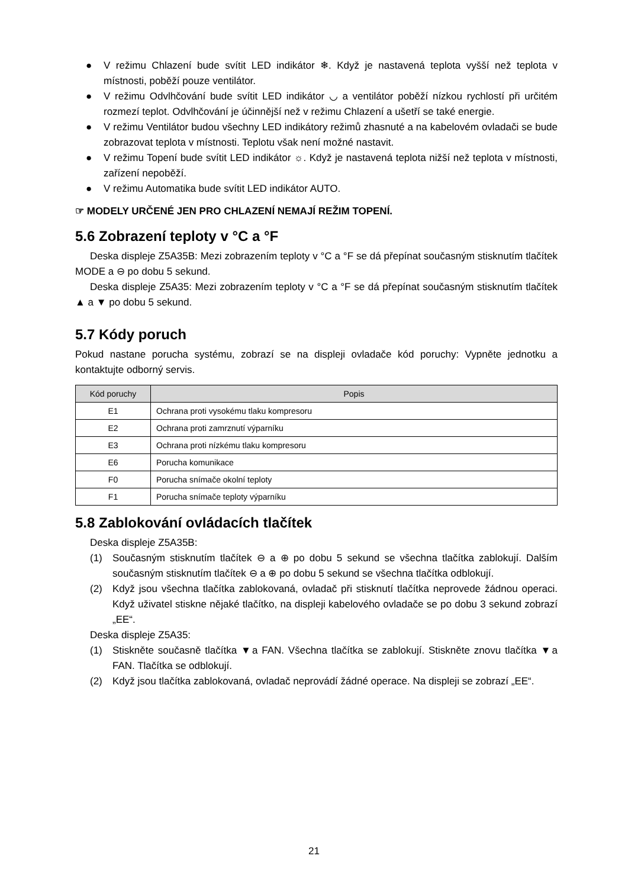● V režimu Chlazení bude svítit LED indikátor ❄. Když je nastavená teplota vyšší než teplota v místnosti, poběží pouze ventilátor.
● V režimu Odvlhčování bude svítit LED indikátor ◡ a ventilátor poběží nízkou rychlostí při určitém rozmezí teplot. Odvlhčování je účinnější než v režimu Chlazení a ušetří se také energie.
● V režimu Ventilátor budou všechny LED indikátory režimů zhasnuté a na kabelovém ovladači se bude zobrazovat teplota v místnosti. Teplotu však není možné nastavit.
● V režimu Topení bude svítit LED indikátor ☼. Když je nastavená teplota nižší než teplota v místnosti, zařízení nepoběží.
● V režimu Automatika bude svítit LED indikátor AUTO.
☞ MODELY URČENÉ JEN PRO CHLAZENÍ NEMAJÍ REŽIM TOPENÍ.
5.6 Zobrazení teploty v °C a °F
Deska displeje Z5A35B: Mezi zobrazením teploty v °C a °F se dá přepínat současným stisknutím tlačítek MODE a ⊖ po dobu 5 sekund.
Deska displeje Z5A35: Mezi zobrazením teploty v °C a °F se dá přepínat současným stisknutím tlačítek ▲ a ▼ po dobu 5 sekund.
5.7 Kódy poruch
Pokud nastane porucha systému, zobrazí se na displeji ovladače kód poruchy: Vypněte jednotku a kontaktujte odborný servis.
| Kód poruchy | Popis |
| --- | --- |
| E1 | Ochrana proti vysokému tlaku kompresoru |
| E2 | Ochrana proti zamrznutí výparníku |
| E3 | Ochrana proti nízkému tlaku kompresoru |
| E6 | Porucha komunikace |
| F0 | Porucha snímače okolní teploty |
| F1 | Porucha snímače teploty výparníku |
5.8 Zablokování ovládacích tlačítek
Deska displeje Z5A35B:
(1) Současným stisknutím tlačítek ⊖ a ⊕ po dobu 5 sekund se všechna tlačítka zablokují. Dalším současným stisknutím tlačítek ⊖ a ⊕ po dobu 5 sekund se všechna tlačítka odblokují.
(2) Když jsou všechna tlačítka zablokovaná, ovladač při stisknutí tlačítka neprovede žádnou operaci. Když uživatel stiskne nějaké tlačítko, na displeji kabelového ovladače se po dobu 3 sekund zobrazí „EE“.
Deska displeje Z5A35:
(1) Stiskněte současně tlačítka ▼a FAN. Všechna tlačítka se zablokují. Stiskněte znovu tlačítka ▼a FAN. Tlačítka se odblokují.
(2) Když jsou tlačítka zablokovaná, ovladač neprovádí žádné operace. Na displeji se zobrazí „EE“.
21